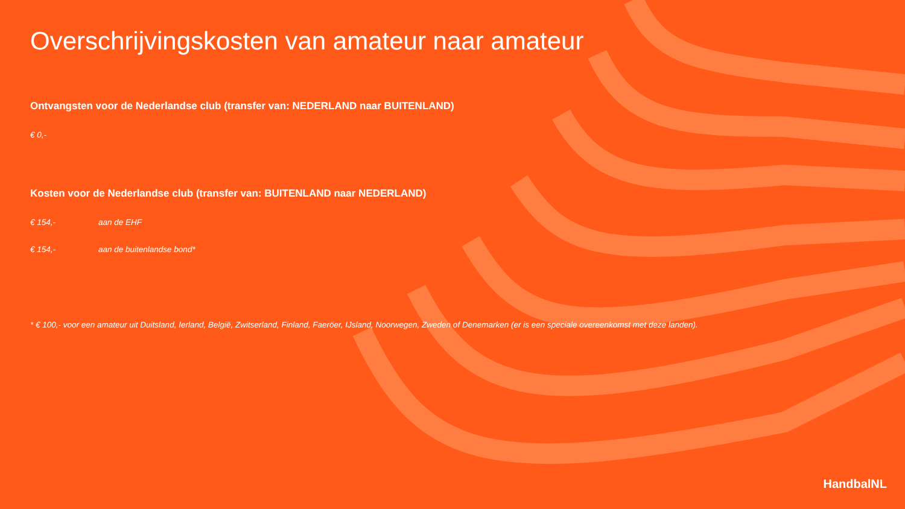Overschrijvingskosten van amateur naar amateur
Ontvangsten voor de Nederlandse club (transfer van: NEDERLAND naar BUITENLAND)
€ 0,-
Kosten voor de Nederlandse club (transfer van: BUITENLAND naar NEDERLAND)
€ 154,- aan de EHF
€ 154,- aan de buitenlandse bond*
* € 100,- voor een amateur uit Duitsland, Ierland, België, Zwitserland, Finland, Faeröer, IJsland, Noorwegen, Zweden of Denemarken (er is een speciale overeenkomst met deze landen).
HandbalNL